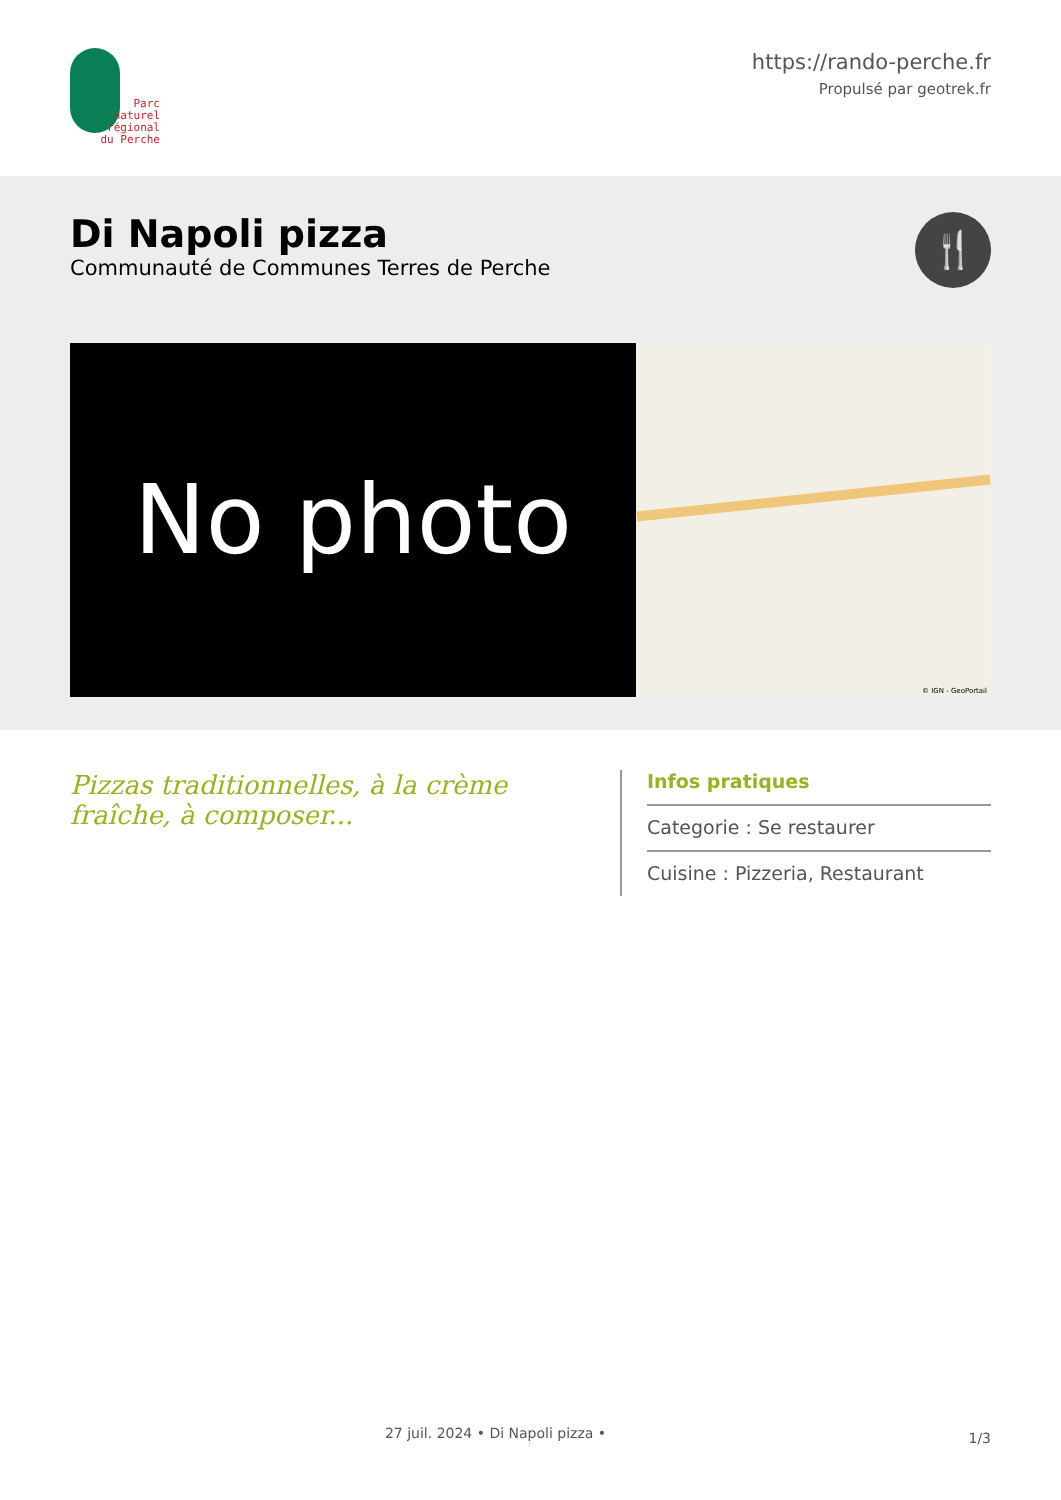Parc
naturel
régional
du Perche
https://rando-perche.fr
Propulsé par geotrek.fr
Di Napoli pizza
Communauté de Communes Terres de Perche
🍴
No photo
© IGN - GeoPortail
Pizzas traditionnelles, à la crème fraîche, à composer...
Infos pratiques
Categorie : Se restaurer
Cuisine : Pizzeria, Restaurant
27 juil. 2024 • Di Napoli pizza •
1/3